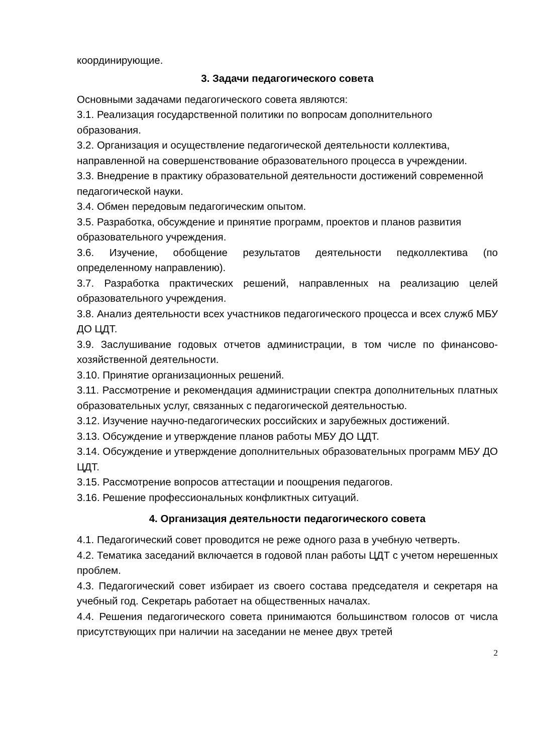координирующие.
3. Задачи педагогического совета
Основными задачами педагогического совета являются:
3.1. Реализация государственной политики по вопросам дополнительного образования.
3.2. Организация и осуществление педагогической деятельности коллектива, направленной на совершенствование образовательного процесса в учреждении.
3.3. Внедрение в практику образовательной деятельности достижений современной педагогической науки.
3.4. Обмен передовым педагогическим опытом.
3.5. Разработка, обсуждение и принятие программ, проектов и планов развития образовательного учреждения.
3.6. Изучение, обобщение результатов деятельности педколлектива (по определенному направлению).
3.7. Разработка практических решений, направленных на реализацию целей образовательного учреждения.
3.8. Анализ деятельности всех участников педагогического процесса и всех служб МБУ ДО ЦДТ.
3.9. Заслушивание годовых отчетов администрации, в том числе по финансово-хозяйственной деятельности.
3.10. Принятие организационных решений.
3.11. Рассмотрение и рекомендация администрации спектра дополнительных платных образовательных услуг, связанных с педагогической деятельностью.
3.12. Изучение научно-педагогических российских и зарубежных достижений.
3.13. Обсуждение и утверждение планов работы МБУ ДО ЦДТ.
3.14. Обсуждение и утверждение дополнительных образовательных программ МБУ ДО ЦДТ.
3.15. Рассмотрение вопросов аттестации и поощрения педагогов.
3.16. Решение профессиональных конфликтных ситуаций.
4. Организация деятельности педагогического совета
4.1. Педагогический совет проводится не реже одного раза в учебную четверть.
4.2. Тематика заседаний включается в годовой план работы ЦДТ с учетом нерешенных проблем.
4.3. Педагогический совет избирает из своего состава председателя и секретаря на учебный год. Секретарь работает на общественных началах.
4.4. Решения педагогического совета принимаются большинством голосов от числа присутствующих при наличии на заседании не менее двух третей
2